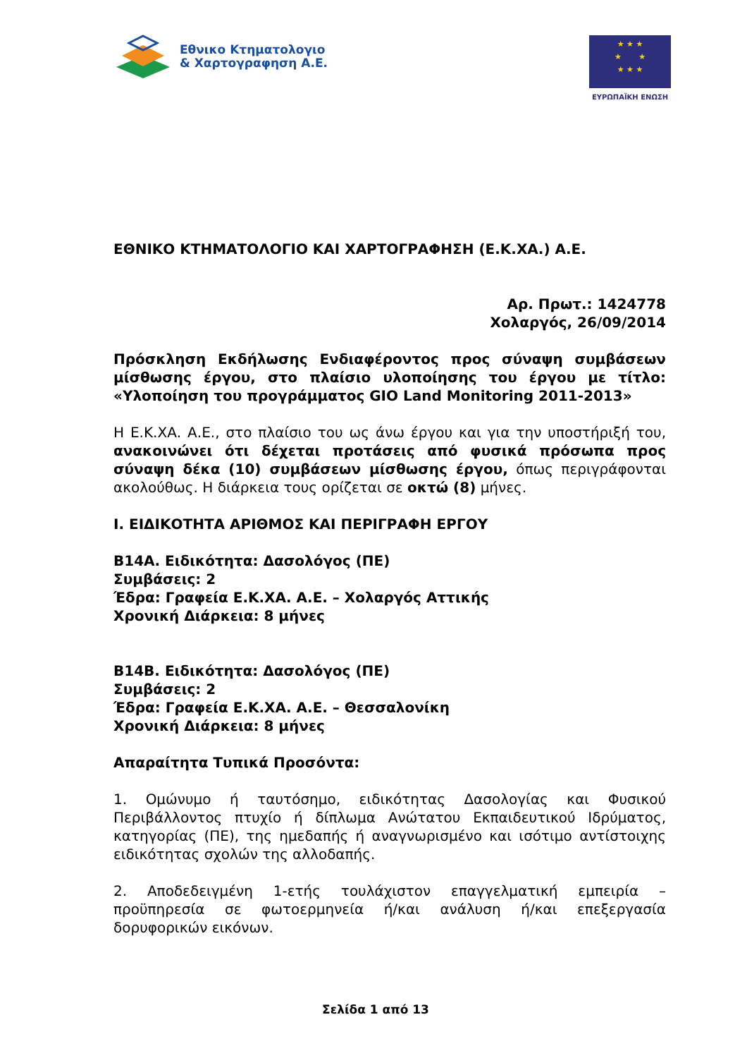Εθνικο Κτηματολογιο
& Χαρτογραφηση Α.Ε.
★ ★ ★
★ ★
★ ★ ★
ΕΥΡΩΠΑΪΚΗ ΕΝΩΣΗ
ΕΘΝΙΚΟ ΚΤΗΜΑΤΟΛΟΓΙΟ ΚΑΙ ΧΑΡΤΟΓΡΑΦΗΣΗ (Ε.Κ.ΧΑ.) Α.Ε.
Αρ. Πρωτ.: 1424778
Χολαργός, 26/09/2014
Πρόσκληση Εκδήλωσης Ενδιαφέροντος προς σύναψη συμβάσεων μίσθωσης έργου, στο πλαίσιο υλοποίησης του έργου με τίτλο: «Υλοποίηση του προγράμματος GIO Land Monitoring 2011-2013»
Η Ε.Κ.ΧΑ. Α.Ε., στο πλαίσιο του ως άνω έργου και για την υποστήριξή του, ανακοινώνει ότι δέχεται προτάσεις από φυσικά πρόσωπα προς σύναψη δέκα (10) συμβάσεων μίσθωσης έργου, όπως περιγράφονται ακολούθως. Η διάρκεια τους ορίζεται σε οκτώ (8) μήνες.
Ι. ΕΙΔΙΚΟΤΗΤΑ ΑΡΙΘΜΟΣ ΚΑΙ ΠΕΡΙΓΡΑΦΗ ΕΡΓΟΥ
Β14Α. Ειδικότητα: Δασολόγος (ΠΕ)
Συμβάσεις: 2
Έδρα: Γραφεία Ε.Κ.ΧΑ. Α.Ε. – Χολαργός Αττικής
Χρονική Διάρκεια: 8 μήνες
Β14Β. Ειδικότητα: Δασολόγος (ΠΕ)
Συμβάσεις: 2
Έδρα: Γραφεία Ε.Κ.ΧΑ. Α.Ε. – Θεσσαλονίκη
Χρονική Διάρκεια: 8 μήνες
Απαραίτητα Τυπικά Προσόντα:
1. Ομώνυμο ή ταυτόσημο, ειδικότητας Δασολογίας και Φυσικού Περιβάλλοντος πτυχίο ή δίπλωμα Ανώτατου Εκπαιδευτικού Ιδρύματος, κατηγορίας (ΠΕ), της ημεδαπής ή αναγνωρισμένο και ισότιμο αντίστοιχης ειδικότητας σχολών της αλλοδαπής.
2. Αποδεδειγμένη 1-ετής τουλάχιστον επαγγελματική εμπειρία – προϋπηρεσία σε φωτοερμηνεία ή/και ανάλυση ή/και επεξεργασία δορυφορικών εικόνων.
Σελίδα 1 από 13